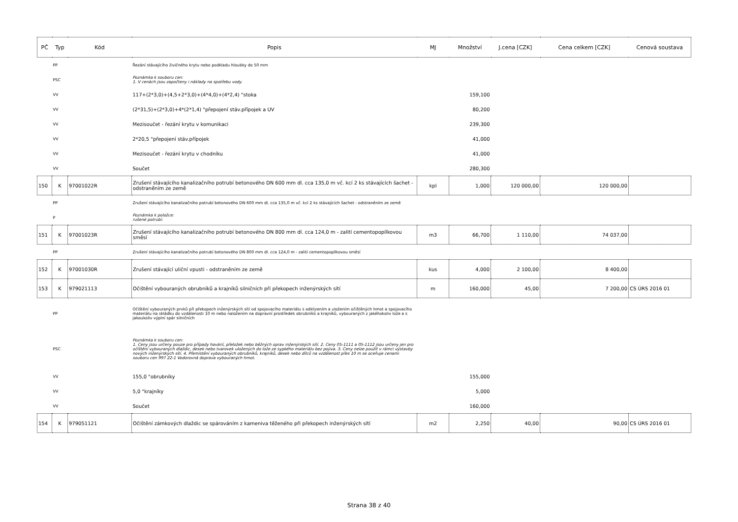| PČ | Typ | Kód | Popis | MJ | Množství | J.cena [CZK] | Cena celkem [CZK] | Cenová soustava |
| --- | --- | --- | --- | --- | --- | --- | --- | --- |
| | PP | | Řezání stávajícího živičného krytu nebo podkladu hloubky do 50 mm | | | | | |
| | PSC | | Poznámka k souboru cen: 1. V cenách jsou započteny i náklady na spotřebu vody. | | | | | |
| | VV | | 117+(2*3,0)+(4,5+2*3,0)+(4*4,0)+(4*2,4) "stoka | | 159,100 | | | |
| | VV | | (2*31,5)+(2*3,0)+4*(2*1,4) "přepojení stáv.přípojek a UV | | 80,200 | | | |
| | VV | | Mezisoučet - řezání krytu v komunikaci | | 239,300 | | | |
| | VV | | 2*20,5 "přepojení stáv.přípojek | | 41,000 | | | |
| | VV | | Mezisoučet - řezání krytu v chodníku | | 41,000 | | | |
| | VV | | Součet | | 280,300 | | | |
| 150 | K | 97001022R | Zrušení stávajícího kanalizačního potrubí betonového DN 600 mm dl. cca 135,0 m vč. kcí 2 ks stávajících šachet - odstraněním ze země | kpl | 1,000 | 120 000,00 | 120 000,00 | |
| | PP | | Zrušení stávajícího kanalizačního potrubí betonového DN 600 mm dl. cca 135,0 m vč. kcí 2 ks stávajících šachet - odstraněním ze země | | | | | |
| | P | | Poznámka k položce: rušené potrubí: | | | | | |
| 151 | K | 97001023R | Zrušení stávajícího kanalizačního potrubí betonového DN 800 mm dl. cca 124,0 m - zalití cementopopílkovou směsí | m3 | 66,700 | 1 110,00 | 74 037,00 | |
| | PP | | Zrušení stávajícího kanalizačního potrubí betonového DN 800 mm dl. cca 124,0 m - zalití cementopopílkovou směsí | | | | | |
| 152 | K | 97001030R | Zrušení stávající uliční vpusti - odstraněním ze země | kus | 4,000 | 2 100,00 | 8 400,00 | |
| 153 | K | 979021113 | Očištění vybouraných obrubníků a krajníků silničních při překopech inženýrských sítí | m | 160,000 | 45,00 | 7 200,00 | CS ÚRS 2016 01 |
| | PP | | Očištění vybouraných prvků při překopech inženýrských sítí od spojovacího materiálu s odklizením a uložením očištěných hmot a spojovacího materiálu na skládku do vzdálenosti 10 m nebo naložením na dopravní prostředek obrubníků a krajníků, vybouraných z jakéhokoliv lože a s jakoukoliv výplní spár silničních | | | | | |
| | PSC | | Poznámka k souboru cen: 1. Ceny jsou určeny pouze pro případy havárií, přeložek nebo běžných oprav inženýrských sítí. 2. Ceny 05-1111 a 05-1112 jsou určeny jen pro očištění vybouraných dlaždic, desek nebo tvarovek uložených do lože ze sypkého materiálu bez pojiva. 3. Ceny nelze použít v rámci výstavby nových inženýrských sítí. 4. Přemístění vybouraných obrubníků, krajníků, desek nebo dílců na vzdálenost přes 10 m se oceňuje cenami souboru cen 997 22-1 Vodorovná doprava vybouraných hmot. | | | | | |
| | VV | | 155,0 "obrubníky | | 155,000 | | | |
| | VV | | 5,0 "krajníky | | 5,000 | | | |
| | VV | | Součet | | 160,000 | | | |
| 154 | K | 979051121 | Očištění zámkových dlaždic se spárováním z kameniva těženého při překopech inženýrských sítí | m2 | 2,250 | 40,00 | 90,00 | CS ÚRS 2016 01 |
Strana 38 z 40